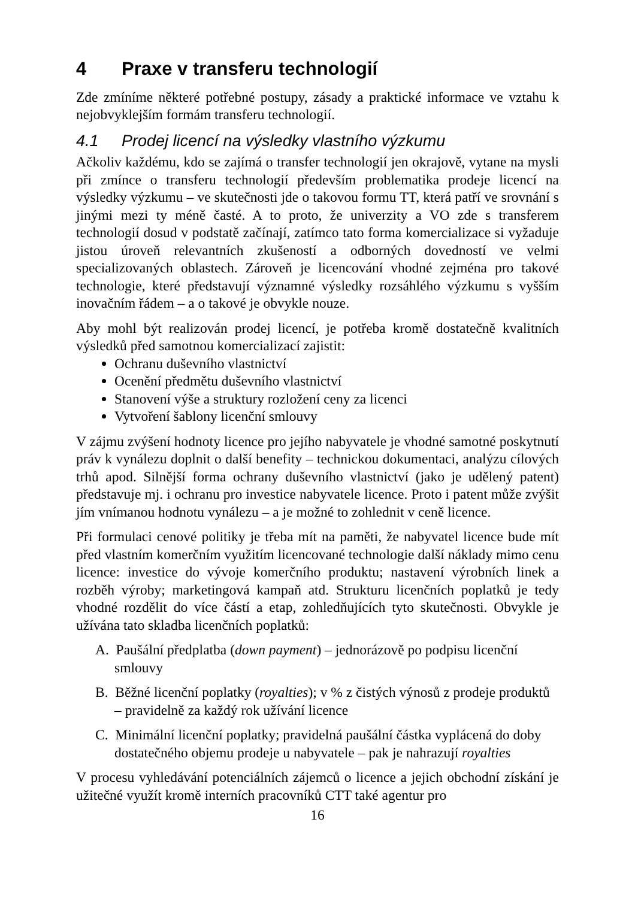4 Praxe v transferu technologií
Zde zmíníme některé potřebné postupy, zásady a praktické informace ve vztahu k nejobvyklejším formám transferu technologií.
4.1 Prodej licencí na výsledky vlastního výzkumu
Ačkoliv každému, kdo se zajímá o transfer technologií jen okrajově, vytane na mysli při zmínce o transferu technologií především problematika prodeje licencí na výsledky výzkumu – ve skutečnosti jde o takovou formu TT, která patří ve srovnání s jinými mezi ty méně časté. A to proto, že univerzity a VO zde s transferem technologií dosud v podstatě začínají, zatímco tato forma komercializace si vyžaduje jistou úroveň relevantních zkušeností a odborných dovedností ve velmi specializovaných oblastech. Zároveň je licencování vhodné zejména pro takové technologie, které představují významné výsledky rozsáhlého výzkumu s vyšším inovačním řádem – a o takové je obvykle nouze.
Aby mohl být realizován prodej licencí, je potřeba kromě dostatečně kvalitních výsledků před samotnou komercializací zajistit:
Ochranu duševního vlastnictví
Ocenění předmětu duševního vlastnictví
Stanovení výše a struktury rozložení ceny za licenci
Vytvoření šablony licenční smlouvy
V zájmu zvýšení hodnoty licence pro jejího nabyvatele je vhodné samotné poskytnutí práv k vynálezu doplnit o další benefity – technickou dokumentaci, analýzu cílových trhů apod. Silnější forma ochrany duševního vlastnictví (jako je udělený patent) představuje mj. i ochranu pro investice nabyvatele licence. Proto i patent může zvýšit jím vnímanou hodnotu vynálezu – a je možné to zohlednit v ceně licence.
Při formulaci cenové politiky je třeba mít na paměti, že nabyvatel licence bude mít před vlastním komerčním využitím licencované technologie další náklady mimo cenu licence: investice do vývoje komerčního produktu; nastavení výrobních linek a rozběh výroby; marketingová kampaň atd. Strukturu licenčních poplatků je tedy vhodné rozdělit do více částí a etap, zohledňujících tyto skutečnosti. Obvykle je užívána tato skladba licenčních poplatků:
A. Paušální předplatba (down payment) – jednorázově po podpisu licenční smlouvy
B. Běžné licenční poplatky (royalties); v % z čistých výnosů z prodeje produktů – pravidelně za každý rok užívání licence
C. Minimální licenční poplatky; pravidelná paušální částka vyplácená do doby dostatečného objemu prodeje u nabyvatele – pak je nahrazují royalties
V procesu vyhledávání potenciálních zájemců o licence a jejich obchodní získání je užitečné využít kromě interních pracovníků CTT také agentur pro
16